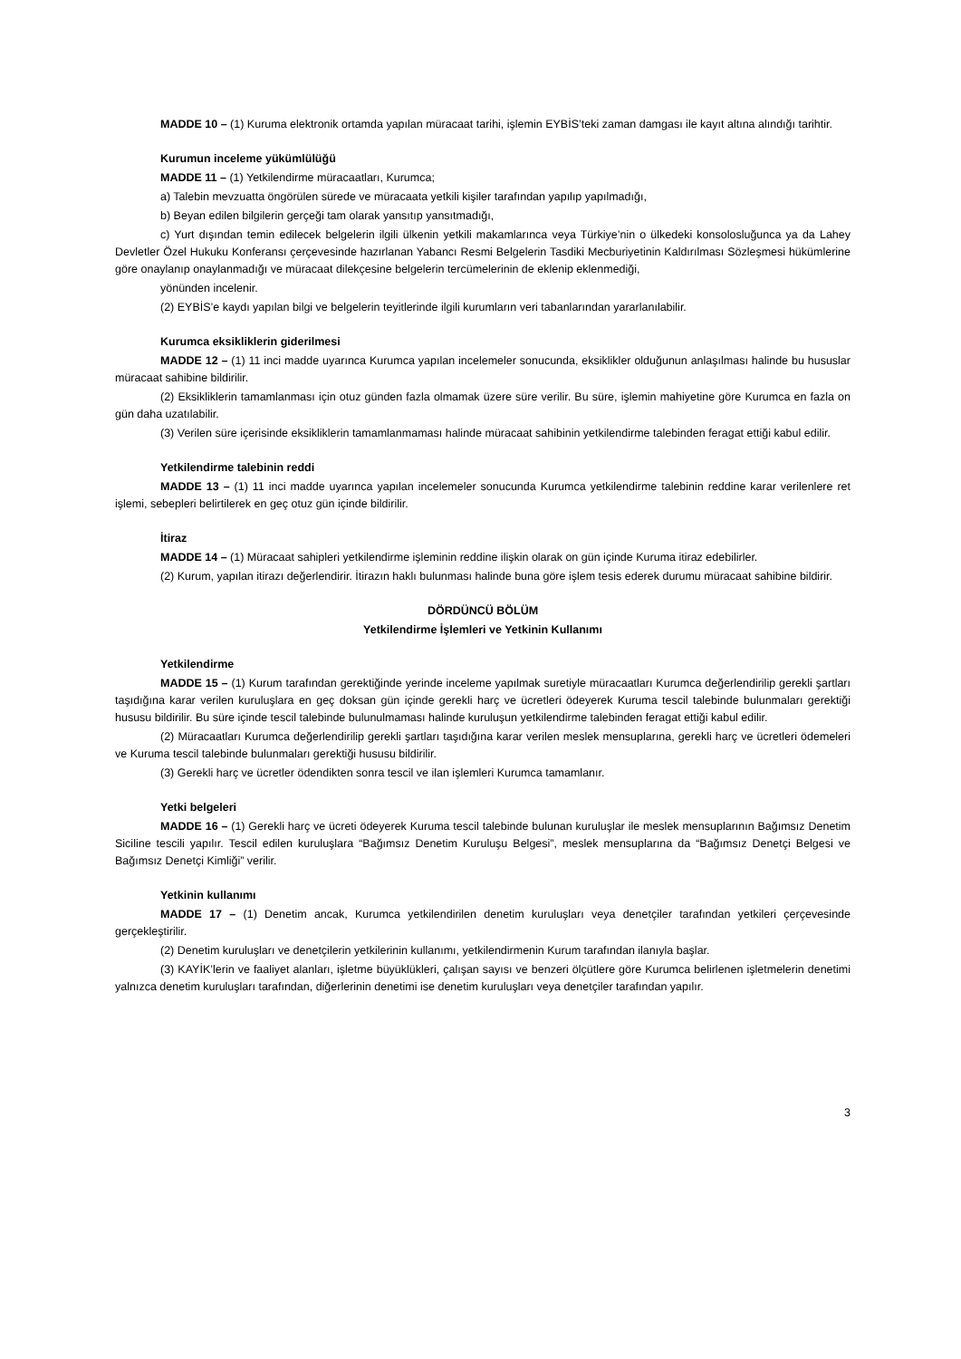MADDE 10 – (1) Kuruma elektronik ortamda yapılan müracaat tarihi, işlemin EYBİS’teki zaman damgası ile kayıt altına alındığı tarihtir.
Kurumun inceleme yükümlülüğü
MADDE 11 – (1) Yetkilendirme müracaatları, Kurumca;
a) Talebin mevzuatta öngörülen sürede ve müracaata yetkili kişiler tarafından yapılıp yapılmadığı,
b) Beyan edilen bilgilerin gerçeği tam olarak yansıtıp yansıtmadığı,
c) Yurt dışından temin edilecek belgelerin ilgili ülkenin yetkili makamlarınca veya Türkiye’nin o ülkedeki konsolosluğunca ya da Lahey Devletler Özel Hukuku Konferansı çerçevesinde hazırlanan Yabancı Resmi Belgelerin Tasdiki Mecburiyetinin Kaldırılması Sözleşmesi hükümlerine göre onaylanıp onaylanmadığı ve müracaat dilekçesine belgelerin tercümelerinin de eklenip eklenmediği,
yönünden incelenir.
(2) EYBİS’e kaydı yapılan bilgi ve belgelerin teyitlerinde ilgili kurumların veri tabanlarından yararlanılabilir.
Kurumca eksikliklerin giderilmesi
MADDE 12 – (1) 11 inci madde uyarınca Kurumca yapılan incelemeler sonucunda, eksiklikler olduğunun anlaşılması halinde bu hususlar müracaat sahibine bildirilir.
(2) Eksikliklerin tamamlanması için otuz günden fazla olmamak üzere süre verilir. Bu süre, işlemin mahiyetine göre Kurumca en fazla on gün daha uzatılabilir.
(3) Verilen süre içerisinde eksikliklerin tamamlanmaması halinde müracaat sahibinin yetkilendirme talebinden feragat ettiği kabul edilir.
Yetkilendirme talebinin reddi
MADDE 13 – (1) 11 inci madde uyarınca yapılan incelemeler sonucunda Kurumca yetkilendirme talebinin reddine karar verilenlere ret işlemi, sebepleri belirtilerek en geç otuz gün içinde bildirilir.
İtiraz
MADDE 14 – (1) Müracaat sahipleri yetkilendirme işleminin reddine ilişkin olarak on gün içinde Kuruma itiraz edebilirler.
(2) Kurum, yapılan itirazı değerlendirir. İtirazın haklı bulunması halinde buna göre işlem tesis ederek durumu müracaat sahibine bildirir.
DÖRDÜNCÜ BÖLÜM
Yetkilendirme İşlemleri ve Yetkinin Kullanımı
Yetkilendirme
MADDE 15 – (1) Kurum tarafından gerektiğinde yerinde inceleme yapılmak suretiyle müracaatları Kurumca değerlendirilip gerekli şartları taşıdığına karar verilen kuruluşlara en geç doksan gün içinde gerekli harç ve ücretleri ödeyerek Kuruma tescil talebinde bulunmaları gerektiği hususu bildirilir. Bu süre içinde tescil talebinde bulunulmaması halinde kuruluşun yetkilendirme talebinden feragat ettiği kabul edilir.
(2) Müracaatları Kurumca değerlendirilip gerekli şartları taşıdığına karar verilen meslek mensuplarına, gerekli harç ve ücretleri ödemeleri ve Kuruma tescil talebinde bulunmaları gerektiği hususu bildirilir.
(3) Gerekli harç ve ücretler ödendikten sonra tescil ve ilan işlemleri Kurumca tamamlanır.
Yetki belgeleri
MADDE 16 – (1) Gerekli harç ve ücreti ödeyerek Kuruma tescil talebinde bulunan kuruluşlar ile meslek mensuplarının Bağımsız Denetim Siciline tescili yapılır. Tescil edilen kuruluşlara “Bağımsız Denetim Kuruluşu Belgesi”, meslek mensuplarına da “Bağımsız Denetçi Belgesi ve Bağımsız Denetçi Kimliği” verilir.
Yetkinin kullanımı
MADDE 17 – (1) Denetim ancak, Kurumca yetkilendirilen denetim kuruluşları veya denetçiler tarafından yetkileri çerçevesinde gerçekleştirilir.
(2) Denetim kuruluşları ve denetçilerin yetkilerinin kullanımı, yetkilendirmenin Kurum tarafından ilanıyla başlar.
(3) KAYİK’lerin ve faaliyet alanları, işletme büyüklükleri, çalışan sayısı ve benzeri ölçütlere göre Kurumca belirlenen işletmelerin denetimi yalnızca denetim kuruluşları tarafından, diğerlerinin denetimi ise denetim kuruluşları veya denetçiler tarafından yapılır.
3